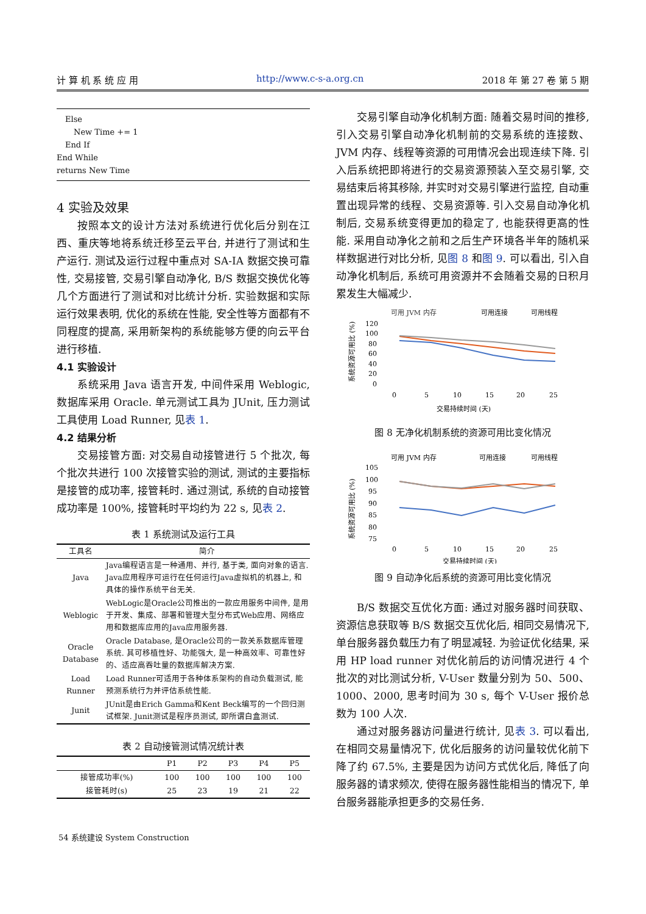计 算 机 系 统 应 用 http://www.c-s-a.org.cn 2018 年 第 27 卷 第 5 期
Else
New Time += 1
End If
End While
returns New Time
4 实验及效果
按照本文的设计方法对系统进行优化后分别在江西、重庆等地将系统迁移至云平台, 并进行了测试和生产运行. 测试及运行过程中重点对 SA-IA 数据交换可靠性, 交易接管, 交易引擎自动净化, B/S 数据交换优化等几个方面进行了测试和对比统计分析. 实验数据和实际运行效果表明, 优化的系统在性能, 安全性等方面都有不同程度的提高, 采用新架构的系统能够方便的向云平台进行移植.
4.1 实验设计
系统采用 Java 语言开发, 中间件采用 Weblogic, 数据库采用 Oracle. 单元测试工具为 JUnit, 压力测试工具使用 Load Runner, 见表 1.
4.2 结果分析
交易接管方面: 对交易自动接管进行 5 个批次, 每个批次共进行 100 次接管实验的测试, 测试的主要指标是接管的成功率, 接管耗时. 通过测试, 系统的自动接管成功率是 100%, 接管耗时平均约为 22 s, 见表 2.
表 1 系统测试及运行工具
| 工具名 | 简介 |
| --- | --- |
| Java | Java编程语言是一种通用、并行, 基于类, 面向对象的语言. Java应用程序可运行在任何运行Java虚拟机的机器上, 和具体的操作系统平台无关. |
| Weblogic | WebLogic是Oracle公司推出的一款应用服务中间件, 是用于开发、集成、部署和管理大型分布式Web应用、网络应用和数据库应用的Java应用服务器. |
| Oracle Database | Oracle Database, 是Oracle公司的一款关系数据库管理系统. 其可移植性好、功能强大, 是一种高效率、可靠性好的、适应高吞吐量的数据库解决方案. |
| Load Runner | Load Runner可适用于各种体系架构的自动负载测试, 能预测系统行为并评估系统性能. |
| Junit | JUnit是由Erich Gamma和Kent Beck编写的一个回归测试框架. Junit测试是程序员测试, 即所谓白盒测试. |
表 2 自动接管测试情况统计表
| | P1 | P2 | P3 | P4 | P5 |
| --- | --- | --- | --- | --- | --- |
| 接管成功率(%) | 100 | 100 | 100 | 100 | 100 |
| 接管耗时(s) | 25 | 23 | 19 | 21 | 22 |
交易引擎自动净化机制方面: 随着交易时间的推移, 引入交易引擎自动净化机制前的交易系统的连接数、JVM 内存、线程等资源的可用情况会出现连续下降. 引入后系统把即将进行的交易资源预装入至交易引擎, 交易结束后将其移除, 并实时对交易引擎进行监控, 自动重置出现异常的线程、交易资源等. 引入交易自动净化机制后, 交易系统变得更加的稳定了, 也能获得更高的性能. 采用自动净化之前和之后生产环境各半年的随机采样数据进行对比分析, 见图 8 和图 9. 可以看出, 引入自动净化机制后, 系统可用资源并不会随着交易的日积月累发生大幅减少.
可用 JVM 内存
可用连接
可用线程
系统资源可用比 (%)
120
100
80
60
40
20
0
0
5
10
15
20
25
交易持续时间 (天)
图 8 无净化机制系统的资源可用比变化情况
可用 JVM 内存
可用连接
可用线程
系统资源可用比 (%)
105
100
95
90
85
80
75
0
5
10
15
20
25
交易持续时间 (天)
图 9 自动净化后系统的资源可用比变化情况
B/S 数据交互优化方面: 通过对服务器时间获取、资源信息获取等 B/S 数据交互优化后, 相同交易情况下, 单台服务器负载压力有了明显减轻. 为验证优化结果, 采用 HP load runner 对优化前后的访问情况进行 4 个批次的对比测试分析, V-User 数量分别为 50、500、1000、2000, 思考时间为 30 s, 每个 V-User 报价总数为 100 人次.
通过对服务器访问量进行统计, 见表 3. 可以看出, 在相同交易量情况下, 优化后服务的访问量较优化前下降了约 67.5%, 主要是因为访问方式优化后, 降低了向服务器的请求频次, 使得在服务器性能相当的情况下, 单台服务器能承担更多的交易任务.
54 系统建设 System Construction